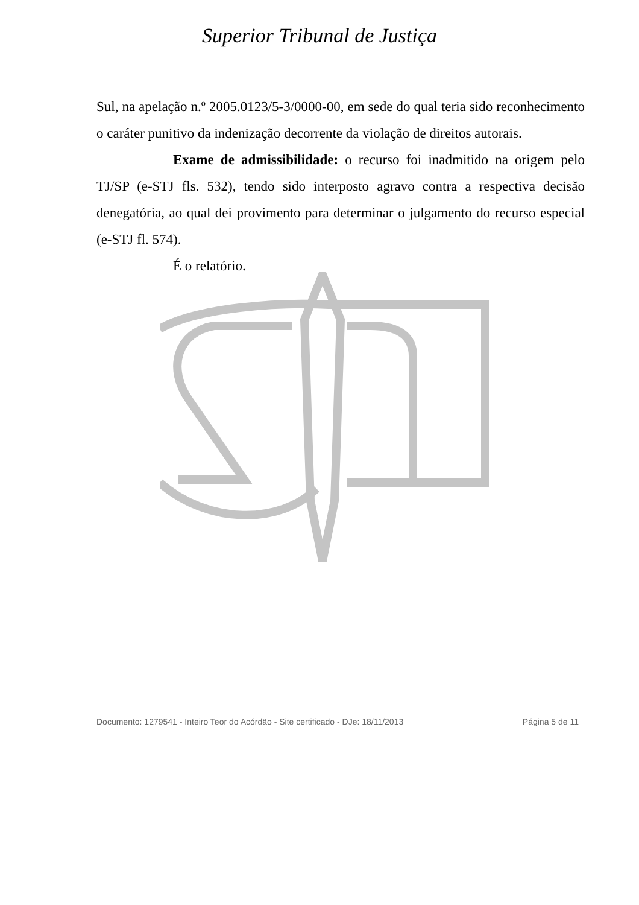Superior Tribunal de Justiça
Sul, na apelação n.º 2005.0123/5-3/0000-00, em sede do qual teria sido reconhecimento o caráter punitivo da indenização decorrente da violação de direitos autorais.
Exame de admissibilidade: o recurso foi inadmitido na origem pelo TJ/SP (e-STJ fls. 532), tendo sido interposto agravo contra a respectiva decisão denegatória, ao qual dei provimento para determinar o julgamento do recurso especial (e-STJ fl. 574).
É o relatório.
Documento: 1279541 - Inteiro Teor do Acórdão - Site certificado - DJe: 18/11/2013 Página 5 de 11